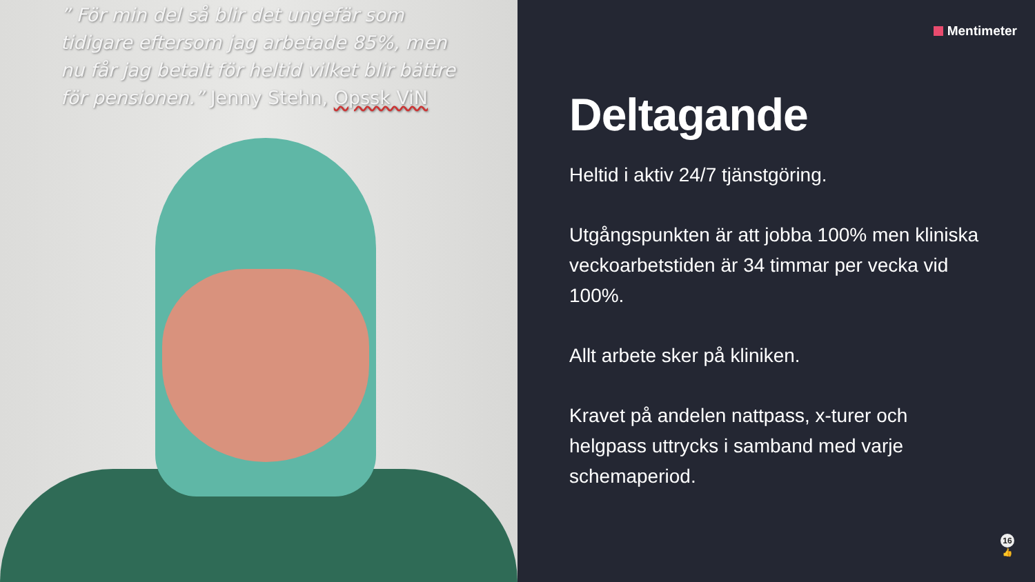” För min del så blir det ungefär som tidigare eftersom jag arbetade 85%, men nu får jag betalt för heltid vilket blir bättre för pensionen.” Jenny Stehn, Opssk ViN
Mentimeter
Deltagande
Heltid i aktiv 24/7 tjänstgöring.
Utgångspunkten är att jobba 100% men kliniska veckoarbetstiden är 34 timmar per vecka vid 100%.
Allt arbete sker på kliniken.
Kravet på andelen nattpass, x-turer och helgpass uttrycks i samband med varje schemaperiod.
16
👍